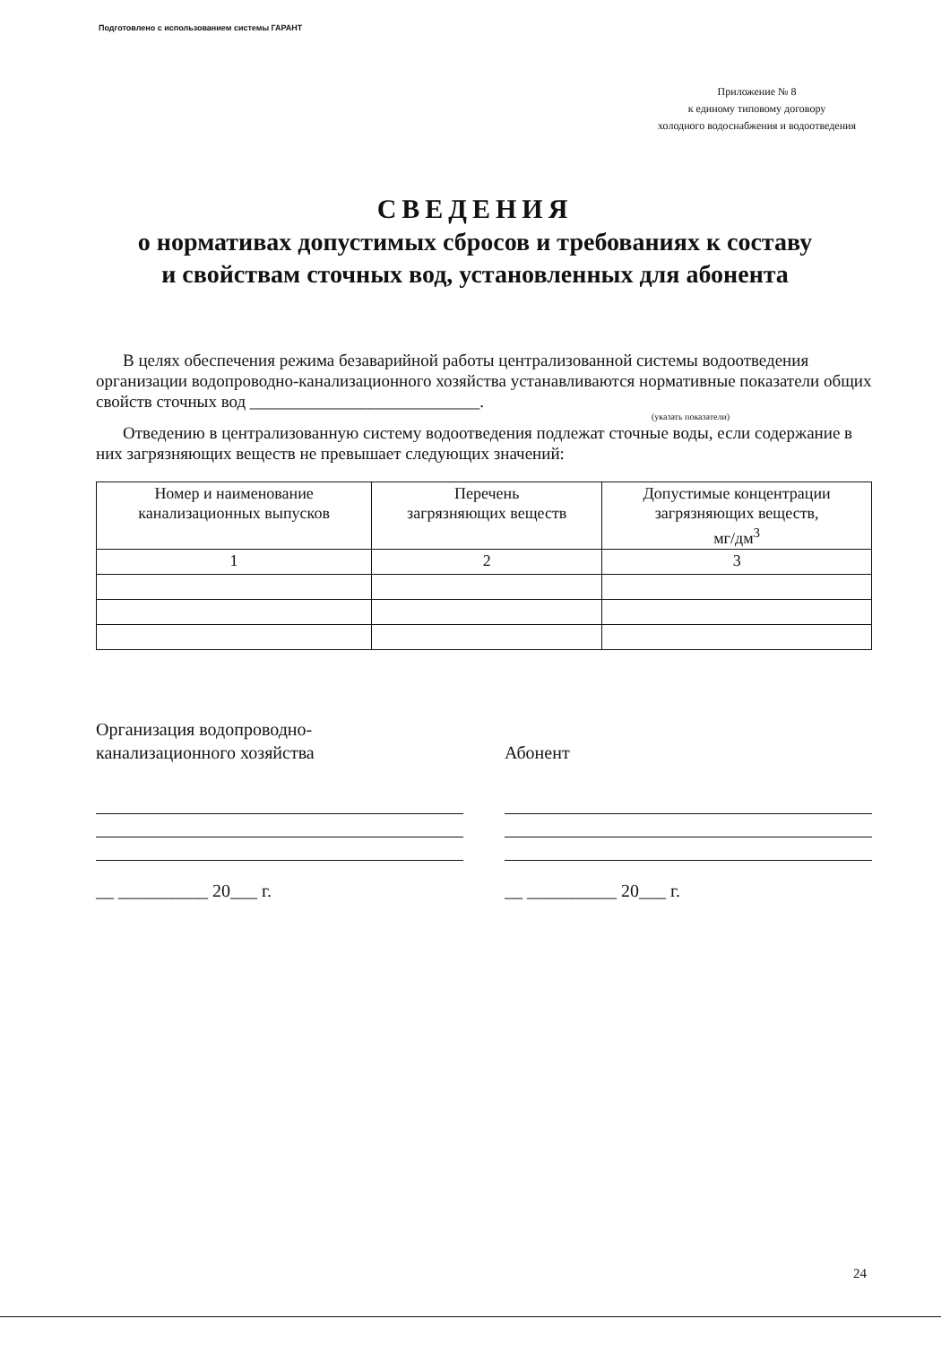Подготовлено с использованием системы ГАРАНТ
Приложение № 8
к единому типовому договору
холодного водоснабжения и водоотведения
СВЕДЕНИЯ
о нормативах допустимых сбросов и требованиях к составу
и свойствам сточных вод, установленных для абонента
В целях обеспечения режима безаварийной работы централизованной системы водоотведения организации водопроводно-канализационного хозяйства устанавливаются нормативные показатели общих свойств сточных вод ___________________________.
(указать показатели)
Отведению в централизованную систему водоотведения подлежат сточные воды, если содержание в них загрязняющих веществ не превышает следующих значений:
| Номер и наименование канализационных выпусков | Перечень загрязняющих веществ | Допустимые концентрации загрязняющих веществ, мг/дм<sup>3</sup> |
| --- | --- | --- |
| 1 | 2 | 3 |
Организация водопроводно-
канализационного хозяйства
__ __________ 20___ г.
Абонент
__ __________ 20___ г.
24